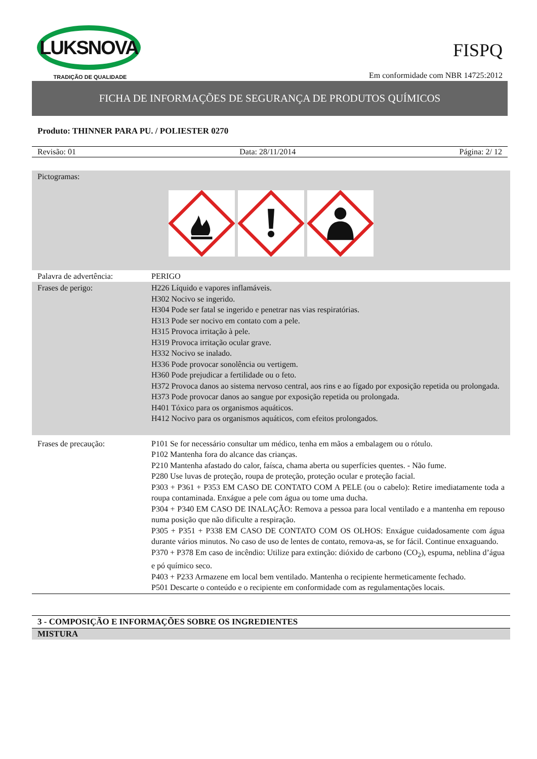LUKSNOVA
TRADIÇÃO DE QUALIDADE
FISPQ
Em conformidade com NBR 14725:2012
FICHA DE INFORMAÇÕES DE SEGURANÇA DE PRODUTOS QUÍMICOS
Produto: THINNER PARA PU. / POLIESTER 0270
Revisão: 01 Data: 28/11/2014 Página: 2/ 12
| Pictogramas: | |
| Palavra de advertência: | PERIGO |
| Frases de perigo: | H226 Líquido e vapores inflamáveis. H302 Nocivo se ingerido. H304 Pode ser fatal se ingerido e penetrar nas vias respiratórias. H313 Pode ser nocivo em contato com a pele. H315 Provoca irritação à pele. H319 Provoca irritação ocular grave. H332 Nocivo se inalado. H336 Pode provocar sonolência ou vertigem. H360 Pode prejudicar a fertilidade ou o feto. H372 Provoca danos ao sistema nervoso central, aos rins e ao fígado por exposição repetida ou prolongada. H373 Pode provocar danos ao sangue por exposição repetida ou prolongada. H401 Tóxico para os organismos aquáticos. H412 Nocivo para os organismos aquáticos, com efeitos prolongados. |
| Frases de precaução: | P101 Se for necessário consultar um médico, tenha em mãos a embalagem ou o rótulo. P102 Mantenha fora do alcance das crianças. P210 Mantenha afastado do calor, faísca, chama aberta ou superfícies quentes. - Não fume. P280 Use luvas de proteção, roupa de proteção, proteção ocular e proteção facial. P303 + P361 + P353 EM CASO DE CONTATO COM A PELE (ou o cabelo): Retire imediatamente toda a roupa contaminada. Enxágue a pele com água ou tome uma ducha. P304 + P340 EM CASO DE INALAÇÃO: Remova a pessoa para local ventilado e a mantenha em repouso numa posição que não dificulte a respiração. P305 + P351 + P338 EM CASO DE CONTATO COM OS OLHOS: Enxágue cuidadosamente com água durante vários minutos. No caso de uso de lentes de contato, remova-as, se for fácil. Continue enxaguando. P370 + P378 Em caso de incêndio: Utilize para extinção: dióxido de carbono (CO<sub>2</sub>), espuma, neblina d’água e pó químico seco. P403 + P233 Armazene em local bem ventilado. Mantenha o recipiente hermeticamente fechado. P501 Descarte o conteúdo e o recipiente em conformidade com as regulamentações locais. |
3 - COMPOSIÇÃO E INFORMAÇÕES SOBRE OS INGREDIENTES
MISTURA